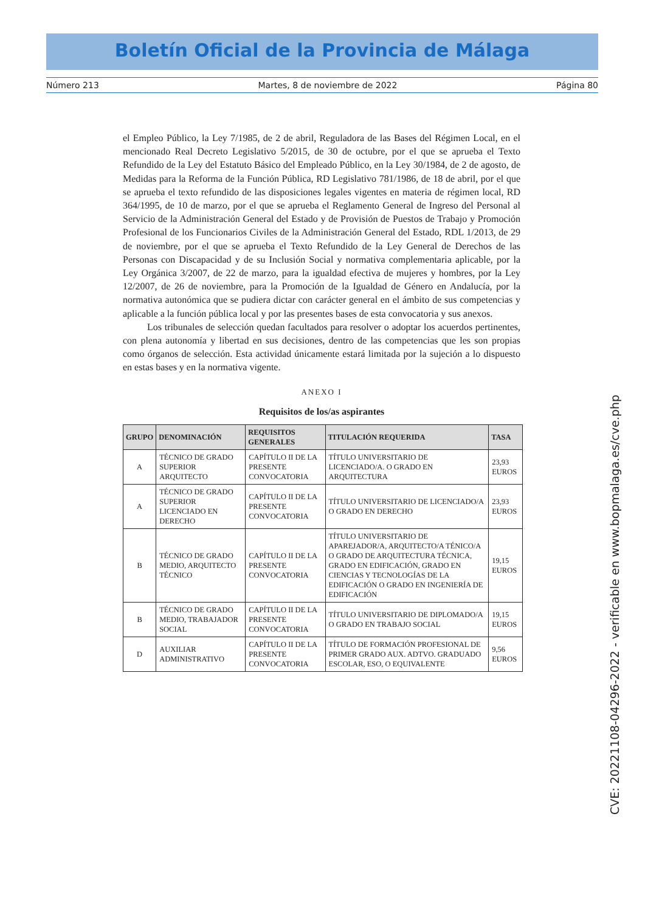Boletín Oficial de la Provincia de Málaga
Número 213 Martes, 8 de noviembre de 2022 Página 80
el Empleo Público, la Ley 7/1985, de 2 de abril, Reguladora de las Bases del Régimen Local, en el mencionado Real Decreto Legislativo 5/2015, de 30 de octubre, por el que se aprueba el Texto Refundido de la Ley del Estatuto Básico del Empleado Público, en la Ley 30/1984, de 2 de agosto, de Medidas para la Reforma de la Función Pública, RD Legislativo 781/1986, de 18 de abril, por el que se aprueba el texto refundido de las disposiciones legales vigentes en materia de régimen local, RD 364/1995, de 10 de marzo, por el que se aprueba el Reglamento General de Ingreso del Personal al Servicio de la Administración General del Estado y de Provisión de Puestos de Trabajo y Promoción Profesional de los Funcionarios Civiles de la Administración General del Estado, RDL 1/2013, de 29 de noviembre, por el que se aprueba el Texto Refundido de la Ley General de Derechos de las Personas con Discapacidad y de su Inclusión Social y normativa complementaria aplicable, por la Ley Orgánica 3/2007, de 22 de marzo, para la igualdad efectiva de mujeres y hombres, por la Ley 12/2007, de 26 de noviembre, para la Promoción de la Igualdad de Género en Andalucía, por la normativa autonómica que se pudiera dictar con carácter general en el ámbito de sus competencias y aplicable a la función pública local y por las presentes bases de esta convocatoria y sus anexos.
Los tribunales de selección quedan facultados para resolver o adoptar los acuerdos pertinentes, con plena autonomía y libertad en sus decisiones, dentro de las competencias que les son propias como órganos de selección. Esta actividad únicamente estará limitada por la sujeción a lo dispuesto en estas bases y en la normativa vigente.
ANEXO I
Requisitos de los/as aspirantes
| GRUPO | DENOMINACIÓN | REQUISITOS GENERALES | TITULACIÓN REQUERIDA | TASA |
| --- | --- | --- | --- | --- |
| A | TÉCNICO DE GRADO SUPERIOR ARQUITECTO | CAPÍTULO II DE LA PRESENTE CONVOCATORIA | TÍTULO UNIVERSITARIO DE LICENCIADO/A. O GRADO EN ARQUITECTURA | 23,93 EUROS |
| A | TÉCNICO DE GRADO SUPERIOR LICENCIADO EN DERECHO | CAPÍTULO II DE LA PRESENTE CONVOCATORIA | TÍTULO UNIVERSITARIO DE LICENCIADO/A O GRADO EN DERECHO | 23,93 EUROS |
| B | TÉCNICO DE GRADO MEDIO, ARQUITECTO TÉCNICO | CAPÍTULO II DE LA PRESENTE CONVOCATORIA | TÍTULO UNIVERSITARIO DE APAREJADOR/A, ARQUITECTO/A TÉNICO/A O GRADO DE ARQUITECTURA TÉCNICA, GRADO EN EDIFICACIÓN, GRADO EN CIENCIAS Y TECNOLOGÍAS DE LA EDIFICACIÓN O GRADO EN INGENIERÍA DE EDIFICACIÓN | 19,15 EUROS |
| B | TÉCNICO DE GRADO MEDIO, TRABAJADOR SOCIAL | CAPÍTULO II DE LA PRESENTE CONVOCATORIA | TÍTULO UNIVERSITARIO DE DIPLOMADO/A O GRADO EN TRABAJO SOCIAL | 19,15 EUROS |
| D | AUXILIAR ADMINISTRATIVO | CAPÍTULO II DE LA PRESENTE CONVOCATORIA | TÍTULO DE FORMACIÓN PROFESIONAL DE PRIMER GRADO AUX. ADTVO. GRADUADO ESCOLAR, ESO, O EQUIVALENTE | 9,56 EUROS |
CVE: 20221108-04296-2022 - verificable en www.bopmalaga.es/cve.php